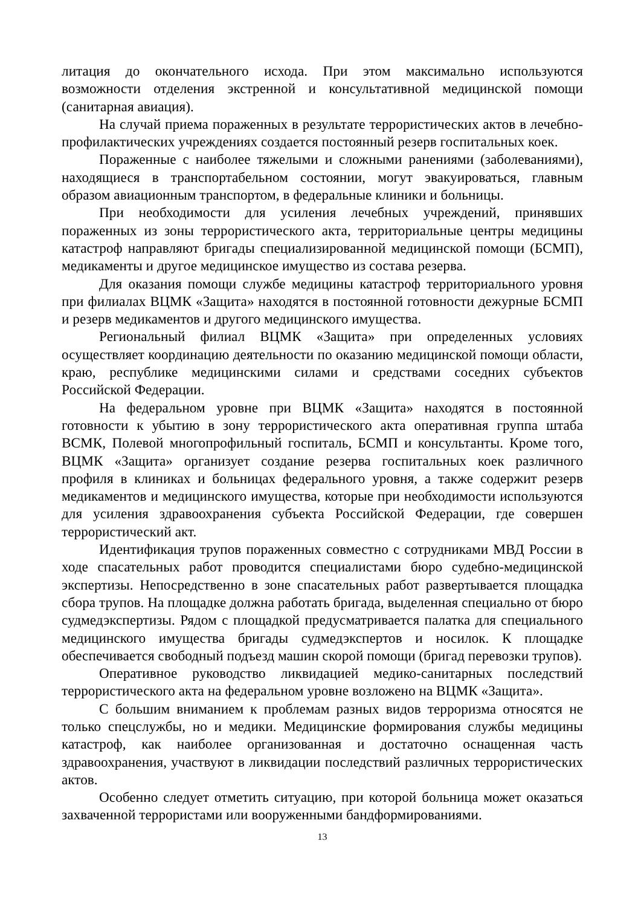литация до окончательного исхода. При этом максимально используются возможности отделения экстренной и консультативной медицинской помощи (санитарная авиация).
На случай приема пораженных в результате террористических актов в лечебно-профилактических учреждениях создается постоянный резерв госпитальных коек.
Пораженные с наиболее тяжелыми и сложными ранениями (заболеваниями), находящиеся в транспортабельном состоянии, могут эвакуироваться, главным образом авиационным транспортом, в федеральные клиники и больницы.
При необходимости для усиления лечебных учреждений, принявших пораженных из зоны террористического акта, территориальные центры медицины катастроф направляют бригады специализированной медицинской помощи (БСМП), медикаменты и другое медицинское имущество из состава резерва.
Для оказания помощи службе медицины катастроф территориального уровня при филиалах ВЦМК «Защита» находятся в постоянной готовности дежурные БСМП и резерв медикаментов и другого медицинского имущества.
Региональный филиал ВЦМК «Защита» при определенных условиях осуществляет координацию деятельности по оказанию медицинской помощи области, краю, республике медицинскими силами и средствами соседних субъектов Российской Федерации.
На федеральном уровне при ВЦМК «Защита» находятся в постоянной готовности к убытию в зону террористического акта оперативная группа штаба ВСМК, Полевой многопрофильный госпиталь, БСМП и консультанты. Кроме того, ВЦМК «Защита» организует создание резерва госпитальных коек различного профиля в клиниках и больницах федерального уровня, а также содержит резерв медикаментов и медицинского имущества, которые при необходимости используются для усиления здравоохранения субъекта Российской Федерации, где совершен террористический акт.
Идентификация трупов пораженных совместно с сотрудниками МВД России в ходе спасательных работ проводится специалистами бюро судебно-медицинской экспертизы. Непосредственно в зоне спасательных работ развертывается площадка сбора трупов. На площадке должна работать бригада, выделенная специально от бюро судмедэкспертизы. Рядом с площадкой предусматривается палатка для специального медицинского имущества бригады судмедэкспертов и носилок. К площадке обеспечивается свободный подъезд машин скорой помощи (бригад перевозки трупов).
Оперативное руководство ликвидацией медико-санитарных последствий террористического акта на федеральном уровне возложено на ВЦМК «Защита».
С большим вниманием к проблемам разных видов терроризма относятся не только спецслужбы, но и медики. Медицинские формирования службы медицины катастроф, как наиболее организованная и достаточно оснащенная часть здравоохранения, участвуют в ликвидации последствий различных террористических актов.
Особенно следует отметить ситуацию, при которой больница может оказаться захваченной террористами или вооруженными бандформированиями.
13